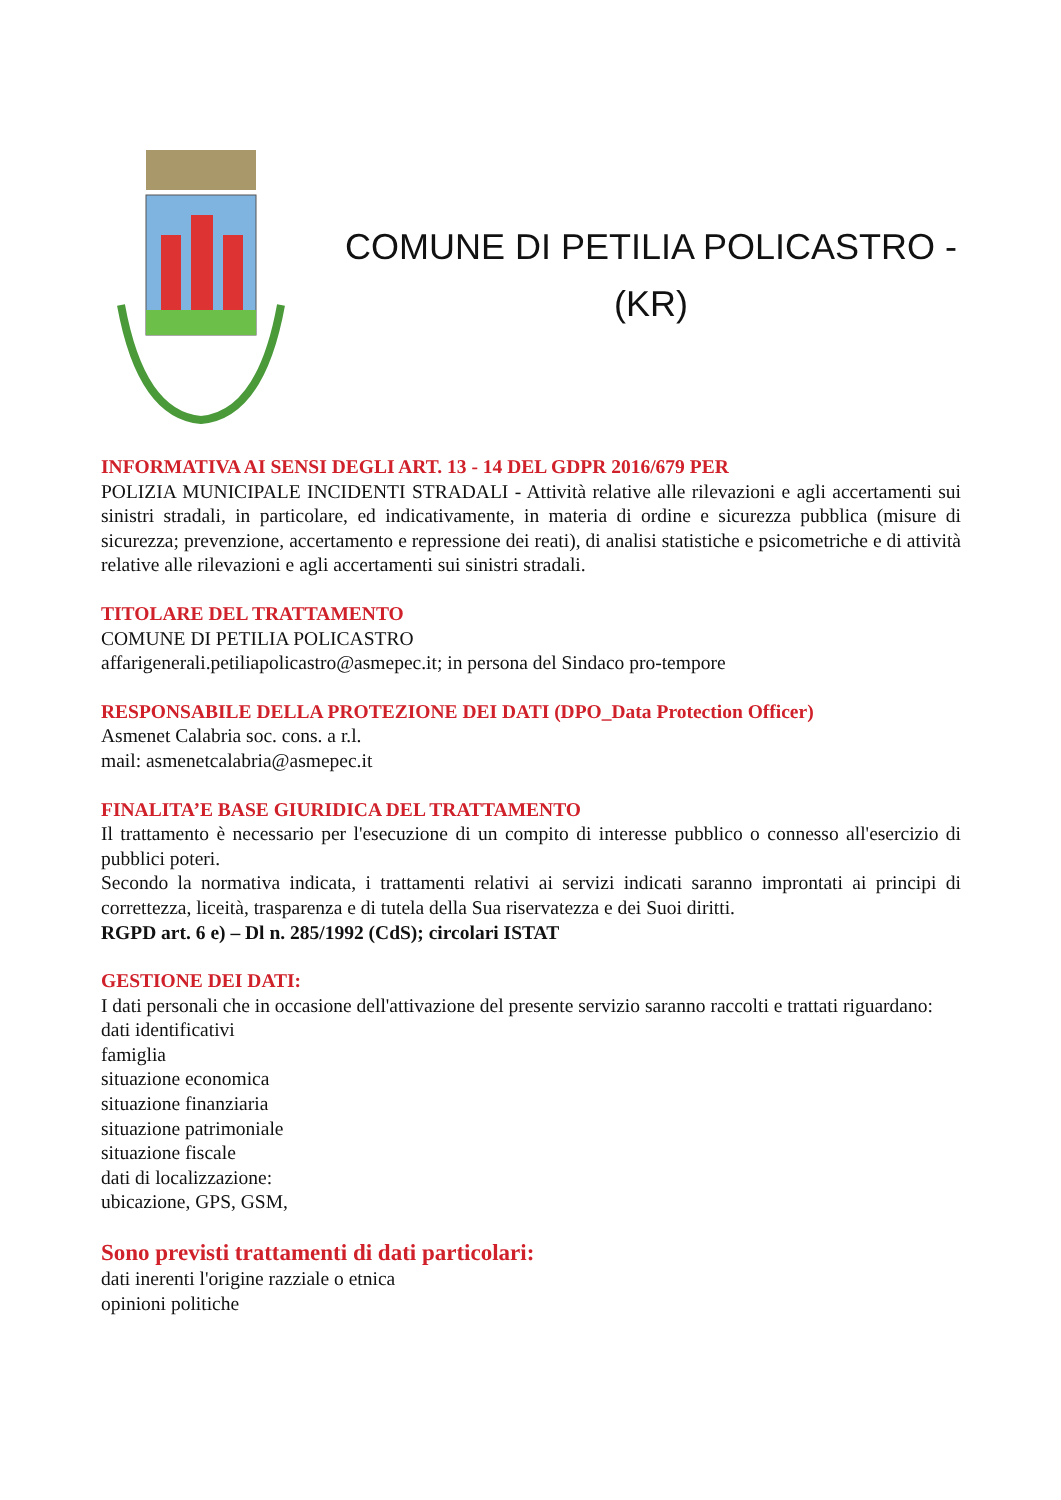COMUNE DI PETILIA POLICASTRO -
(KR)
INFORMATIVA AI SENSI DEGLI ART. 13 - 14 DEL GDPR 2016/679 PER
POLIZIA MUNICIPALE INCIDENTI STRADALI - Attività relative alle rilevazioni e agli accertamenti sui sinistri stradali, in particolare, ed indicativamente, in materia di ordine e sicurezza pubblica (misure di sicurezza; prevenzione, accertamento e repressione dei reati), di analisi statistiche e psicometriche e di attività relative alle rilevazioni e agli accertamenti sui sinistri stradali.
TITOLARE DEL TRATTAMENTO
COMUNE DI PETILIA POLICASTRO
affarigenerali.petiliapolicastro@asmepec.it; in persona del Sindaco pro-tempore
RESPONSABILE DELLA PROTEZIONE DEI DATI (DPO_Data Protection Officer)
Asmenet Calabria soc. cons. a r.l.
mail: asmenetcalabria@asmepec.it
FINALITA’E BASE GIURIDICA DEL TRATTAMENTO
Il trattamento è necessario per l'esecuzione di un compito di interesse pubblico o connesso all'esercizio di pubblici poteri.
Secondo la normativa indicata, i trattamenti relativi ai servizi indicati saranno improntati ai principi di correttezza, liceità, trasparenza e di tutela della Sua riservatezza e dei Suoi diritti.
RGPD art. 6 e) – Dl n. 285/1992 (CdS); circolari ISTAT
GESTIONE DEI DATI:
I dati personali che in occasione dell'attivazione del presente servizio saranno raccolti e trattati riguardano:
dati identificativi
famiglia
situazione economica
situazione finanziaria
situazione patrimoniale
situazione fiscale
dati di localizzazione:
ubicazione, GPS, GSM,
Sono previsti trattamenti di dati particolari:
dati inerenti l'origine razziale o etnica
opinioni politiche